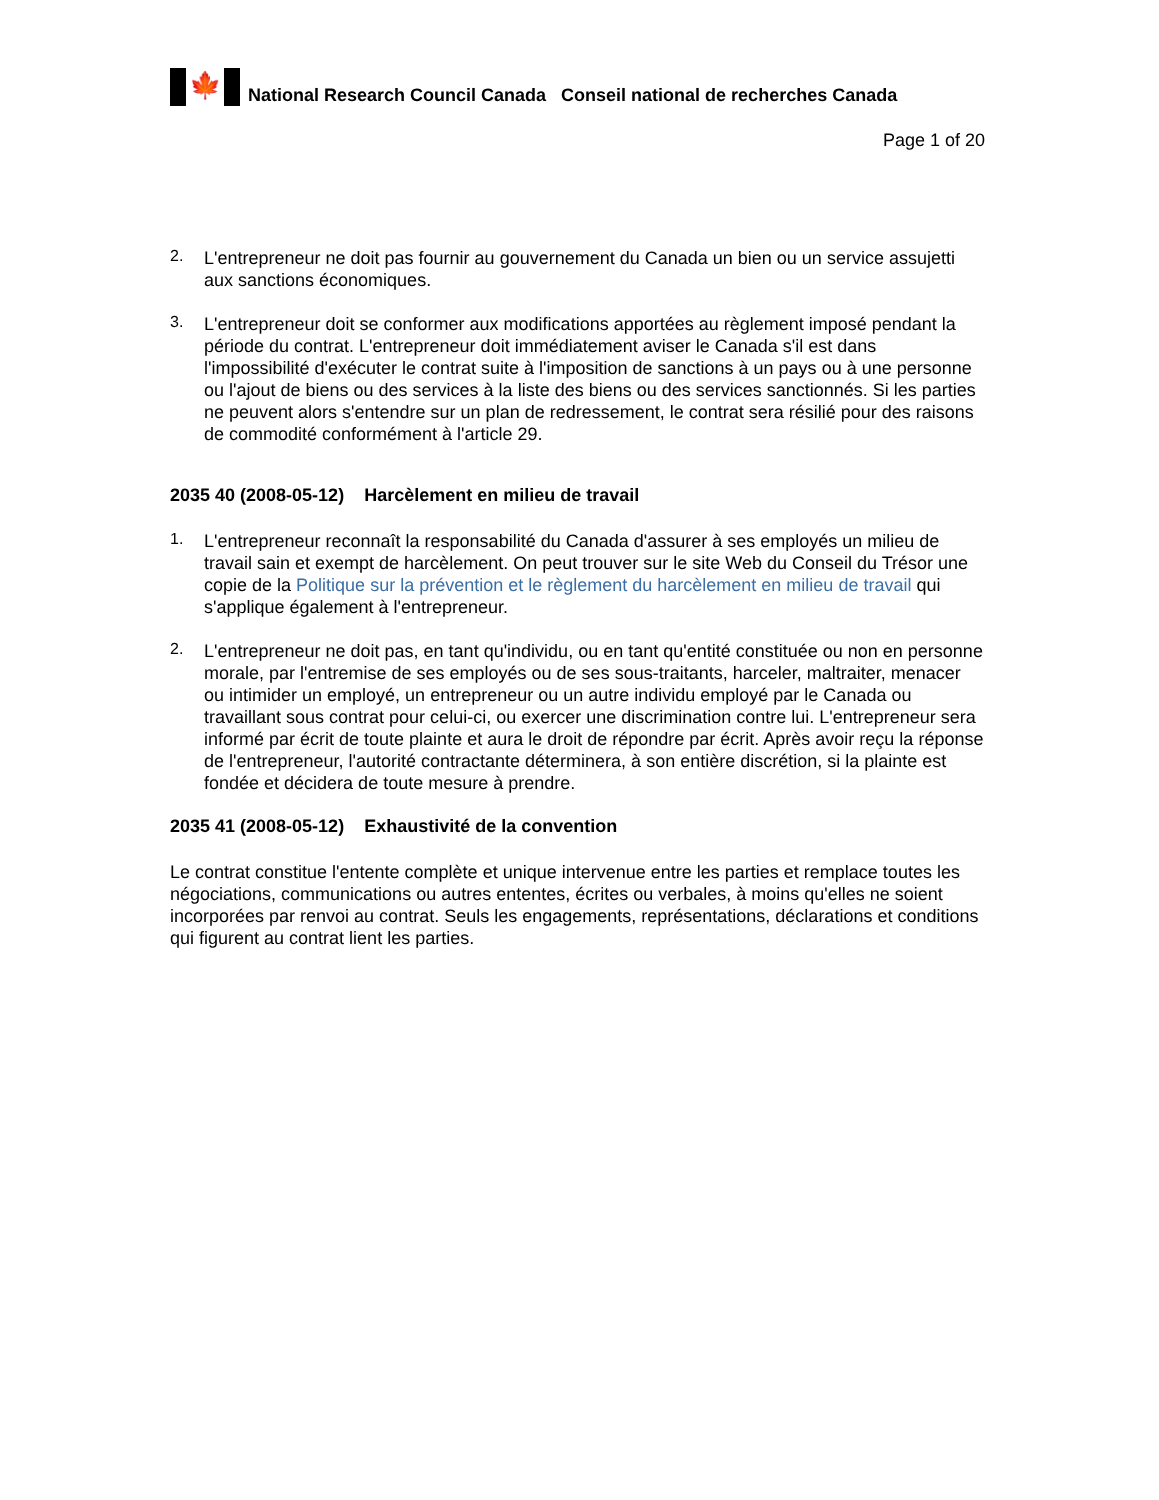🍁
National Research Council Canada Conseil national de recherches Canada
Page 1 of 20
2.
L'entrepreneur ne doit pas fournir au gouvernement du Canada un bien ou un service assujetti aux sanctions économiques.
3.
L'entrepreneur doit se conformer aux modifications apportées au règlement imposé pendant la période du contrat. L'entrepreneur doit immédiatement aviser le Canada s'il est dans l'impossibilité d'exécuter le contrat suite à l'imposition de sanctions à un pays ou à une personne ou l'ajout de biens ou des services à la liste des biens ou des services sanctionnés. Si les parties ne peuvent alors s'entendre sur un plan de redressement, le contrat sera résilié pour des raisons de commodité conformément à l'article 29.
2035 40 (2008-05-12) Harcèlement en milieu de travail
1.
L'entrepreneur reconnaît la responsabilité du Canada d'assurer à ses employés un milieu de travail sain et exempt de harcèlement. On peut trouver sur le site Web du Conseil du Trésor une copie de la Politique sur la prévention et le règlement du harcèlement en milieu de travail qui s'applique également à l'entrepreneur.
2.
L'entrepreneur ne doit pas, en tant qu'individu, ou en tant qu'entité constituée ou non en personne morale, par l'entremise de ses employés ou de ses sous-traitants, harceler, maltraiter, menacer ou intimider un employé, un entrepreneur ou un autre individu employé par le Canada ou travaillant sous contrat pour celui-ci, ou exercer une discrimination contre lui. L'entrepreneur sera informé par écrit de toute plainte et aura le droit de répondre par écrit. Après avoir reçu la réponse de l'entrepreneur, l'autorité contractante déterminera, à son entière discrétion, si la plainte est fondée et décidera de toute mesure à prendre.
2035 41 (2008-05-12) Exhaustivité de la convention
Le contrat constitue l'entente complète et unique intervenue entre les parties et remplace toutes les négociations, communications ou autres ententes, écrites ou verbales, à moins qu'elles ne soient incorporées par renvoi au contrat. Seuls les engagements, représentations, déclarations et conditions qui figurent au contrat lient les parties.